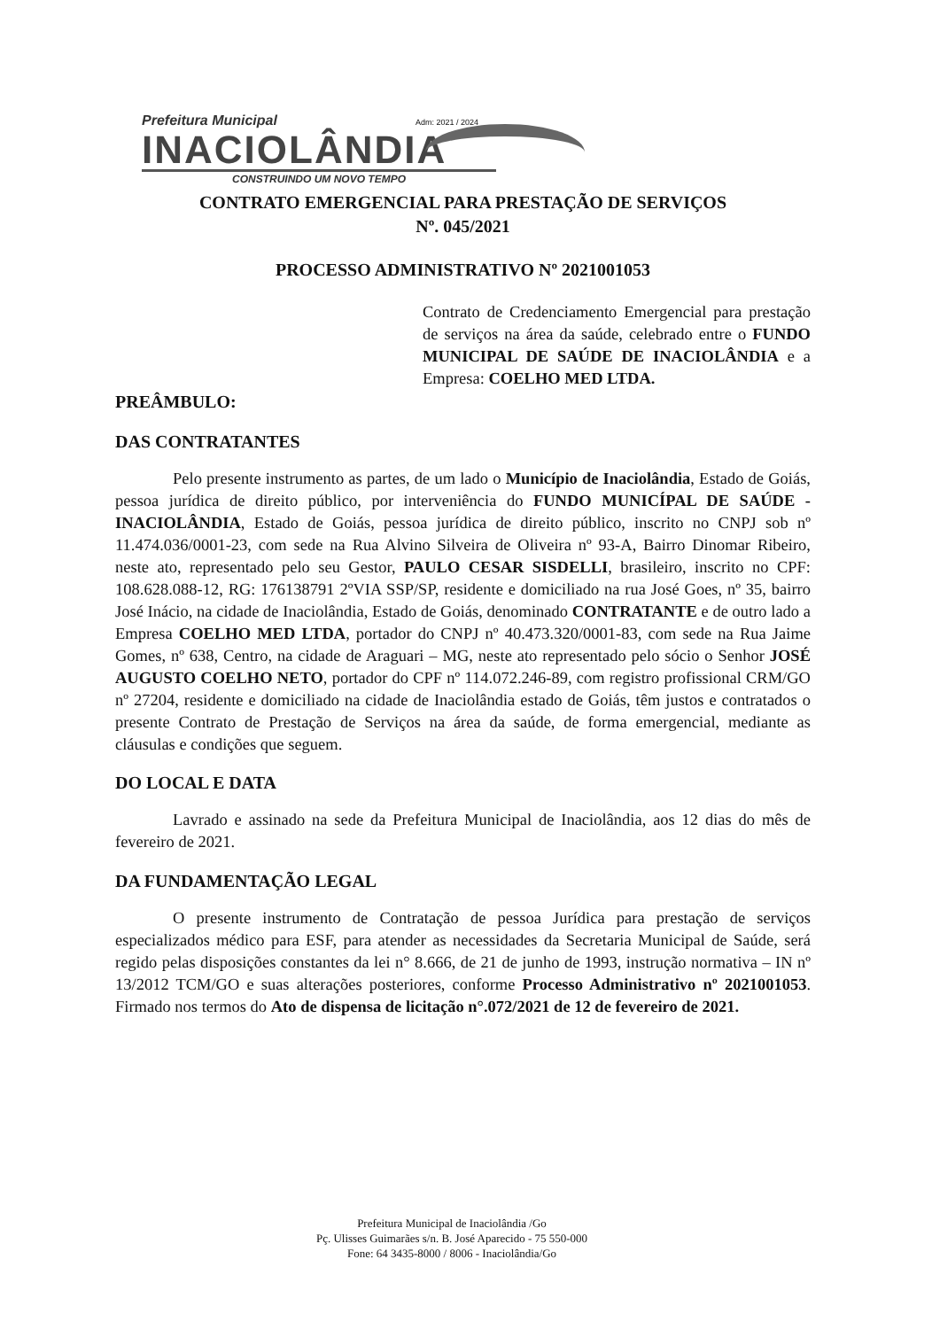Prefeitura Municipal
Adm: 2021 / 2024
INACIOLÂNDIA
CONSTRUINDO UM NOVO TEMPO
CONTRATO EMERGENCIAL PARA PRESTAÇÃO DE SERVIÇOS
Nº. 045/2021
PROCESSO ADMINISTRATIVO Nº 2021001053
Contrato de Credenciamento Emergencial para prestação de serviços na área da saúde, celebrado entre o FUNDO MUNICIPAL DE SAÚDE DE INACIOLÂNDIA e a Empresa: COELHO MED LTDA.
PREÂMBULO:
DAS CONTRATANTES
Pelo presente instrumento as partes, de um lado o Município de Inaciolândia, Estado de Goiás, pessoa jurídica de direito público, por interveniência do FUNDO MUNICÍPAL DE SAÚDE - INACIOLÂNDIA, Estado de Goiás, pessoa jurídica de direito público, inscrito no CNPJ sob nº 11.474.036/0001-23, com sede na Rua Alvino Silveira de Oliveira nº 93-A, Bairro Dinomar Ribeiro, neste ato, representado pelo seu Gestor, PAULO CESAR SISDELLI, brasileiro, inscrito no CPF: 108.628.088-12, RG: 176138791 2ºVIA SSP/SP, residente e domiciliado na rua José Goes, nº 35, bairro José Inácio, na cidade de Inaciolândia, Estado de Goiás, denominado CONTRATANTE e de outro lado a Empresa COELHO MED LTDA, portador do CNPJ nº 40.473.320/0001-83, com sede na Rua Jaime Gomes, nº 638, Centro, na cidade de Araguari – MG, neste ato representado pelo sócio o Senhor JOSÉ AUGUSTO COELHO NETO, portador do CPF nº 114.072.246-89, com registro profissional CRM/GO nº 27204, residente e domiciliado na cidade de Inaciolândia estado de Goiás, têm justos e contratados o presente Contrato de Prestação de Serviços na área da saúde, de forma emergencial, mediante as cláusulas e condições que seguem.
DO LOCAL E DATA
Lavrado e assinado na sede da Prefeitura Municipal de Inaciolândia, aos 12 dias do mês de fevereiro de 2021.
DA FUNDAMENTAÇÃO LEGAL
O presente instrumento de Contratação de pessoa Jurídica para prestação de serviços especializados médico para ESF, para atender as necessidades da Secretaria Municipal de Saúde, será regido pelas disposições constantes da lei n° 8.666, de 21 de junho de 1993, instrução normativa – IN nº 13/2012 TCM/GO e suas alterações posteriores, conforme Processo Administrativo nº 2021001053. Firmado nos termos do Ato de dispensa de licitação n°.072/2021 de 12 de fevereiro de 2021.
Prefeitura Municipal de Inaciolândia /Go
Pç. Ulisses Guimarães s/n. B. José Aparecido - 75 550-000
Fone: 64 3435-8000 / 8006 - Inaciolândia/Go